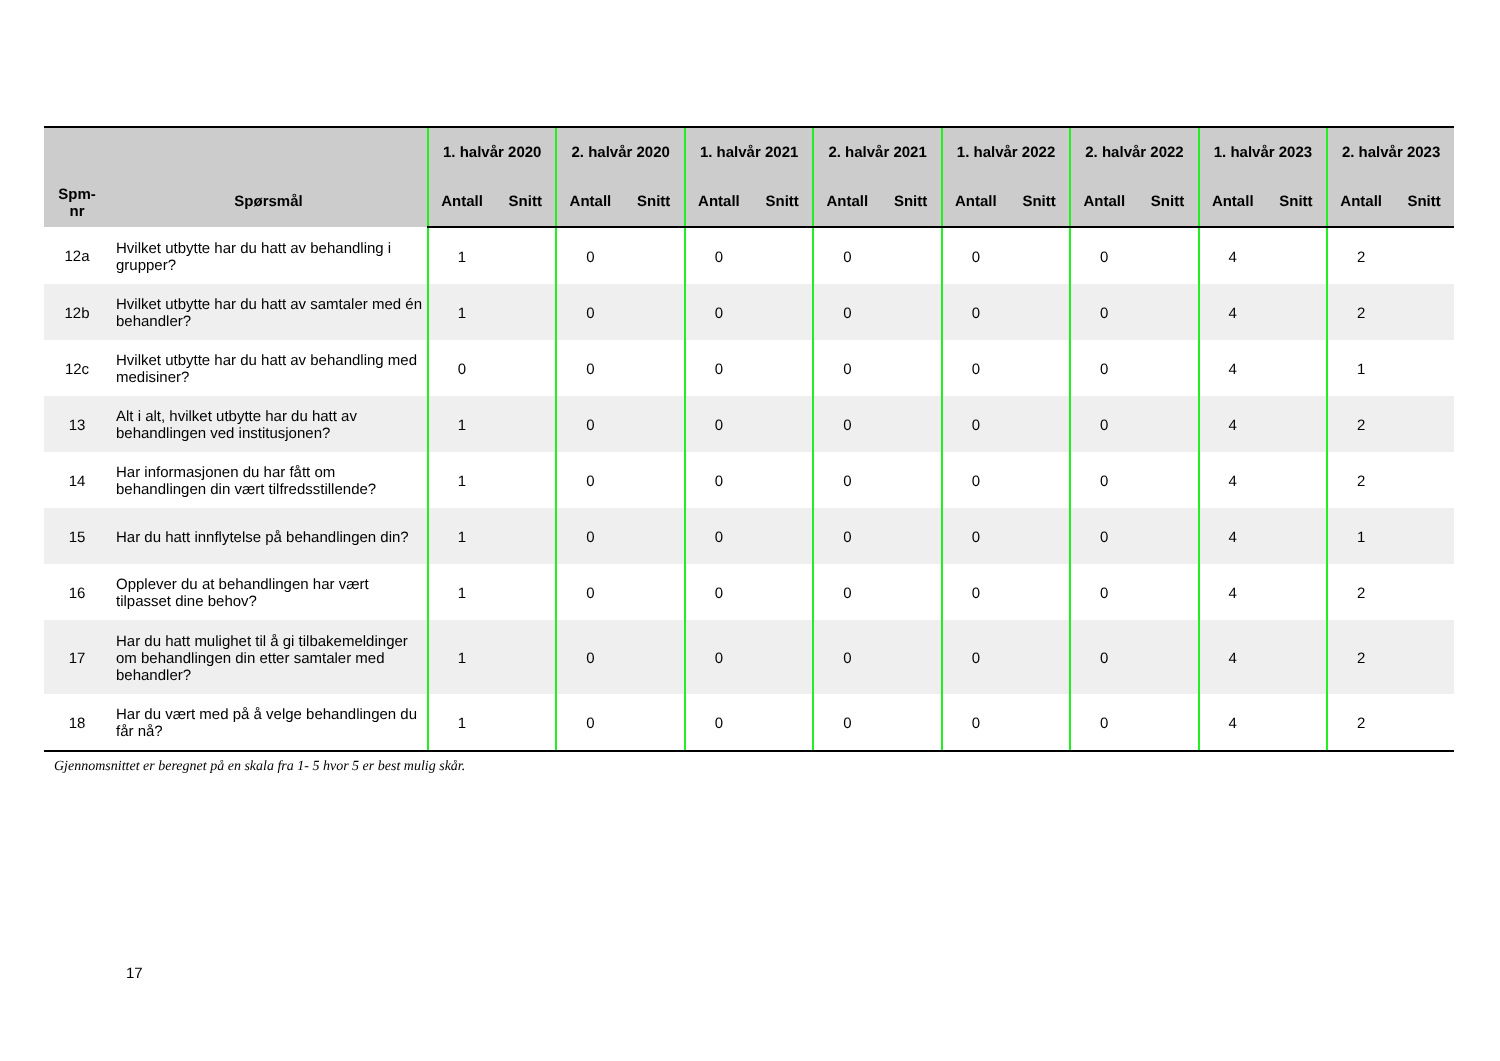| Spm- nr | Spørsmål | 1. halvår 2020 | | 2. halvår 2020 | | 1. halvår 2021 | | 2. halvår 2021 | | 1. halvår 2022 | | 2. halvår 2022 | | 1. halvår 2023 | | 2. halvår 2023 | |
| --- | --- | --- | --- | --- | --- | --- | --- | --- | --- | --- | --- | --- | --- | --- | --- | --- | --- |
| | | Antall | Snitt | Antall | Snitt | Antall | Snitt | Antall | Snitt | Antall | Snitt | Antall | Snitt | Antall | Snitt | Antall | Snitt |
| 12a | Hvilket utbytte har du hatt av behandling i grupper? | 1 | | 0 | | 0 | | 0 | | 0 | | 0 | | 4 | | 2 | |
| 12b | Hvilket utbytte har du hatt av samtaler med én behandler? | 1 | | 0 | | 0 | | 0 | | 0 | | 0 | | 4 | | 2 | |
| 12c | Hvilket utbytte har du hatt av behandling med medisiner? | 0 | | 0 | | 0 | | 0 | | 0 | | 0 | | 4 | | 1 | |
| 13 | Alt i alt, hvilket utbytte har du hatt av behandlingen ved institusjonen? | 1 | | 0 | | 0 | | 0 | | 0 | | 0 | | 4 | | 2 | |
| 14 | Har informasjonen du har fått om behandlingen din vært tilfredsstillende? | 1 | | 0 | | 0 | | 0 | | 0 | | 0 | | 4 | | 2 | |
| 15 | Har du hatt innflytelse på behandlingen din? | 1 | | 0 | | 0 | | 0 | | 0 | | 0 | | 4 | | 1 | |
| 16 | Opplever du at behandlingen har vært tilpasset dine behov? | 1 | | 0 | | 0 | | 0 | | 0 | | 0 | | 4 | | 2 | |
| 17 | Har du hatt mulighet til å gi tilbakemeldinger om behandlingen din etter samtaler med behandler? | 1 | | 0 | | 0 | | 0 | | 0 | | 0 | | 4 | | 2 | |
| 18 | Har du vært med på å velge behandlingen du får nå? | 1 | | 0 | | 0 | | 0 | | 0 | | 0 | | 4 | | 2 | |
Gjennomsnittet er beregnet på en skala fra 1- 5 hvor 5 er best mulig skår.
17